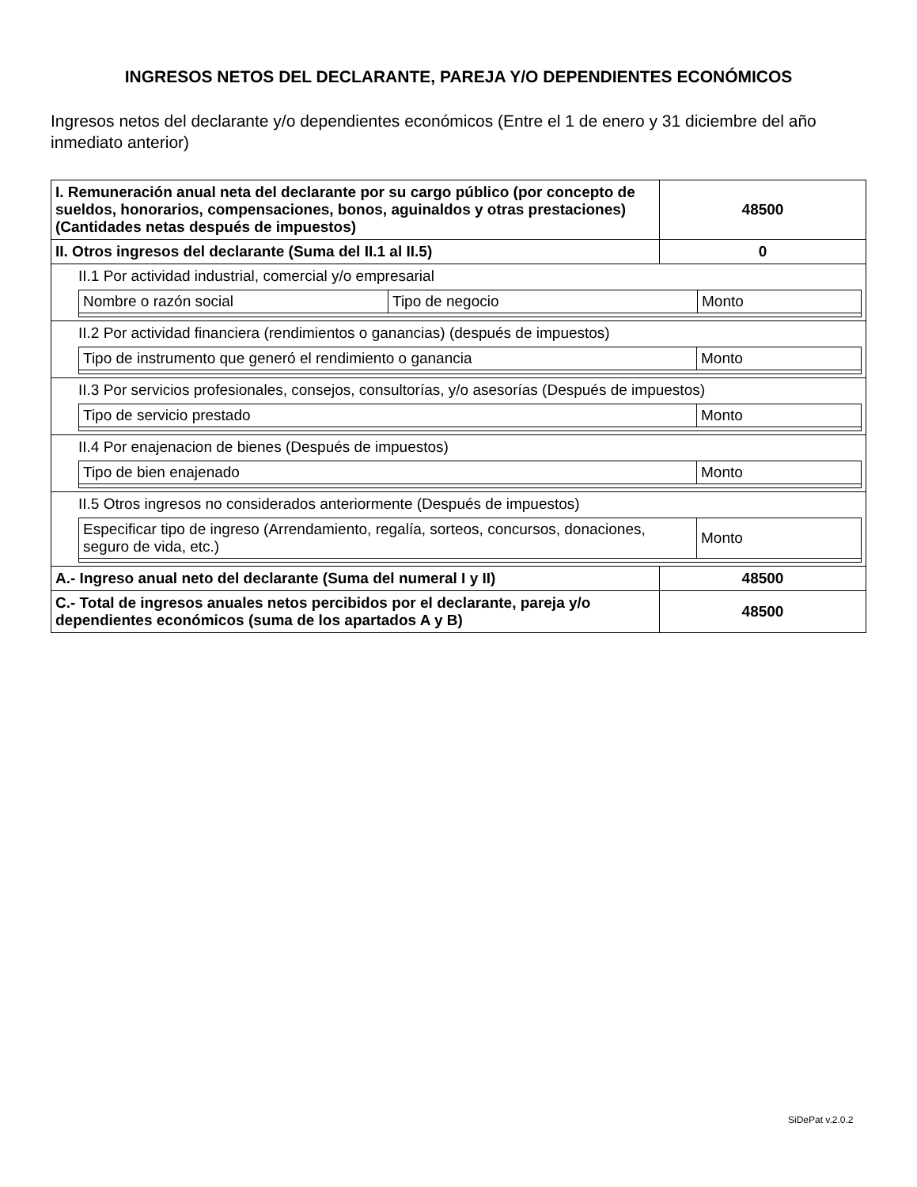INGRESOS NETOS DEL DECLARANTE, PAREJA Y/O DEPENDIENTES ECONÓMICOS
Ingresos netos del declarante y/o dependientes económicos (Entre el 1 de enero y 31 diciembre del año inmediato anterior)
| I. Remuneración anual neta del declarante por su cargo público (por concepto de sueldos, honorarios, compensaciones, bonos, aguinaldos y otras prestaciones) (Cantidades netas después de impuestos) | 48500 |
| II. Otros ingresos del declarante (Suma del II.1 al II.5) | 0 |
| II.1 Por actividad industrial, comercial y/o empresarial / Nombre o razón social / Tipo de negocio / Monto / | |
| II.2 Por actividad financiera (rendimientos o ganancias) (después de impuestos) / Tipo de instrumento que generó el rendimiento o ganancia / Monto / | |
| II.3 Por servicios profesionales, consejos, consultorías, y/o asesorías (Después de impuestos) / Tipo de servicio prestado / Monto / | |
| II.4 Por enajenacion de bienes (Después de impuestos) / Tipo de bien enajenado / Monto / | |
| II.5 Otros ingresos no considerados anteriormente (Después de impuestos) / Especificar tipo de ingreso (Arrendamiento, regalía, sorteos, concursos, donaciones, seguro de vida, etc.) / Monto / | |
| A.- Ingreso anual neto del declarante (Suma del numeral I y II) | 48500 |
| C.- Total de ingresos anuales netos percibidos por el declarante, pareja y/o dependientes económicos (suma de los apartados A y B) | 48500 |
SiDePat v.2.0.2